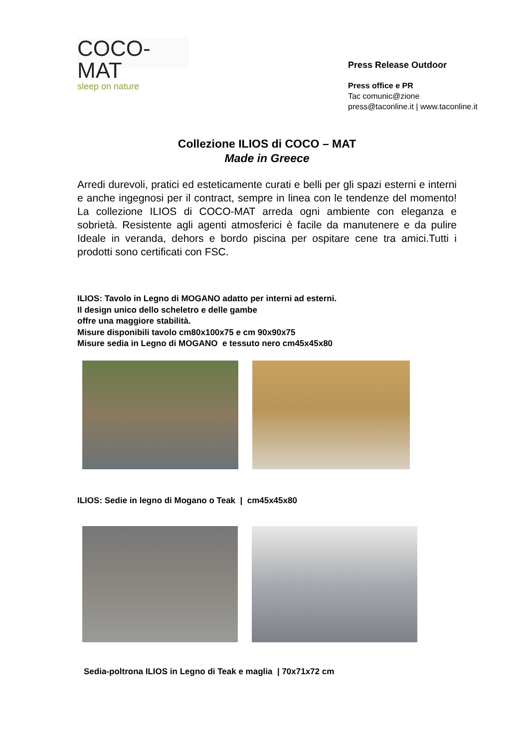COCO-MAT
sleep on nature
Press Release Outdoor
Press office e PR
Tac comunic@zione
press@taconline.it | www.taconline.it
Collezione ILIOS di COCO – MAT
Made in Greece
Arredi durevoli, pratici ed esteticamente curati e belli per gli spazi esterni e interni e anche ingegnosi per il contract, sempre in linea con le tendenze del momento! La collezione ILIOS di COCO-MAT arreda ogni ambiente con eleganza e sobrietà. Resistente agli agenti atmosferici è facile da manutenere e da pulire Ideale in veranda, dehors e bordo piscina per ospitare cene tra amici.Tutti i prodotti sono certificati con FSC.
ILIOS: Tavolo in Legno di MOGANO adatto per interni ad esterni.
Il design unico dello scheletro e delle gambe
offre una maggiore stabilità.
Misure disponibili tavolo cm80x100x75 e cm 90x90x75
Misure sedia in Legno di MOGANO e tessuto nero cm45x45x80
ILIOS: Sedie in legno di Mogano o Teak | cm45x45x80
Sedia-poltrona ILIOS in Legno di Teak e maglia | 70x71x72 cm